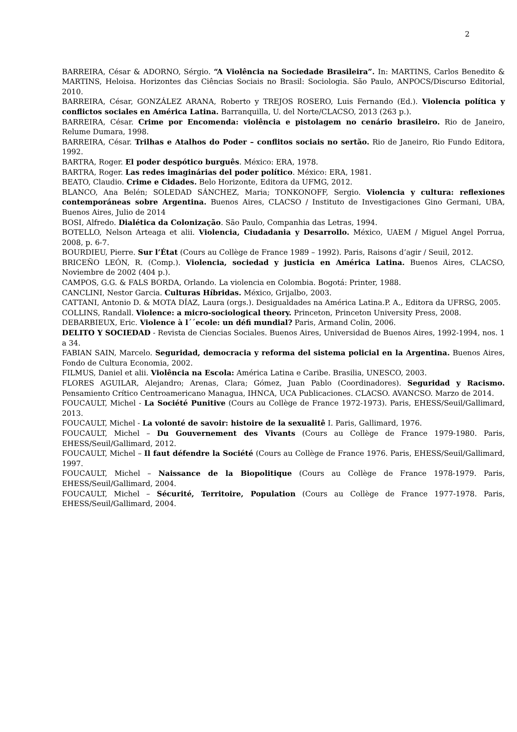2
BARREIRA, César & ADORNO, Sérgio. “A Violência na Sociedade Brasileira”. In: MARTINS, Carlos Benedito & MARTINS, Heloisa. Horizontes das Ciências Sociais no Brasil: Sociologia. São Paulo, ANPOCS/Discurso Editorial, 2010.
BARREIRA, César, GONZÁLEZ ARANA, Roberto y TREJOS ROSERO, Luis Fernando (Ed.). Violencia política y conflictos sociales en América Latina. Barranquilla, U. del Norte/CLACSO, 2013 (263 p.).
BARREIRA, César. Crime por Encomenda: violência e pistolagem no cenário brasileiro. Rio de Janeiro, Relume Dumara, 1998.
BARREIRA, César. Trilhas e Atalhos do Poder – conflitos sociais no sertão. Rio de Janeiro, Rio Fundo Editora, 1992.
BARTRA, Roger. El poder despótico burguês. México: ERA, 1978.
BARTRA, Roger. Las redes imaginárias del poder político. México: ERA, 1981.
BEATO, Claudio. Crime e Cidades. Belo Horizonte, Editora da UFMG, 2012.
BLANCO, Ana Belén; SOLEDAD SÁNCHEZ, Maria; TONKONOFF, Sergio. Violencia y cultura: reflexiones contemporáneas sobre Argentina. Buenos Aires, CLACSO / Instituto de Investigaciones Gino Germani, UBA, Buenos Aires, Julio de 2014
BOSI, Alfredo. Dialética da Colonização. São Paulo, Companhia das Letras, 1994.
BOTELLO, Nelson Arteaga et alii. Violencia, Ciudadania y Desarrollo. México, UAEM / Miguel Angel Porrua, 2008, p. 6-7.
BOURDIEU, Pierre. Sur l’État (Cours au Collège de France 1989 – 1992). Paris, Raisons d’agir / Seuil, 2012.
BRICEÑO LEÓN, R. (Comp.). Violencia, sociedad y justicia en América Latina. Buenos Aires, CLACSO, Noviembre de 2002 (404 p.).
CAMPOS, G.G. & FALS BORDA, Orlando. La violencia en Colombia. Bogotá: Printer, 1988.
CANCLINI, Nestor Garcia. Culturas Híbridas. México, Grijalbo, 2003.
CATTANI, Antonio D. & MOTA DÍAZ, Laura (orgs.). Desigualdades na América Latina.P. A., Editora da UFRSG, 2005.
COLLINS, Randall. Violence: a micro-sociological theory. Princeton, Princeton University Press, 2008.
DEBARBIEUX, Eric. Violence à l´´ecole: un défi mundial? Paris, Armand Colin, 2006.
DELITO Y SOCIEDAD - Revista de Ciencias Sociales. Buenos Aires, Universidad de Buenos Aires, 1992-1994, nos. 1 a 34.
FABIAN SAIN, Marcelo. Seguridad, democracia y reforma del sistema policial en la Argentina. Buenos Aires, Fondo de Cultura Economia, 2002.
FILMUS, Daniel et alii. Violência na Escola: América Latina e Caribe. Brasilia, UNESCO, 2003.
FLORES AGUILAR, Alejandro; Arenas, Clara; Gómez, Juan Pablo (Coordinadores). Seguridad y Racismo. Pensamiento Crítico Centroamericano Managua, IHNCA, UCA Publicaciones. CLACSO. AVANCSO. Marzo de 2014.
FOUCAULT, Michel - La Société Punitive (Cours au Collège de France 1972-1973). Paris, EHESS/Seuil/Gallimard, 2013.
FOUCAULT, Michel - La volonté de savoir: histoire de la sexualitê I. Paris, Gallimard, 1976.
FOUCAULT, Michel – Du Gouvernement des Vivants (Cours au Collège de France 1979-1980. Paris, EHESS/Seuil/Gallimard, 2012.
FOUCAULT, Michel – Il faut défendre la Société (Cours au Collège de France 1976. Paris, EHESS/Seuil/Gallimard, 1997.
FOUCAULT, Michel – Naissance de la Biopolitique (Cours au Collège de France 1978-1979. Paris, EHESS/Seuil/Gallimard, 2004.
FOUCAULT, Michel – Sécurité, Territoire, Population (Cours au Collège de France 1977-1978. Paris, EHESS/Seuil/Gallimard, 2004.